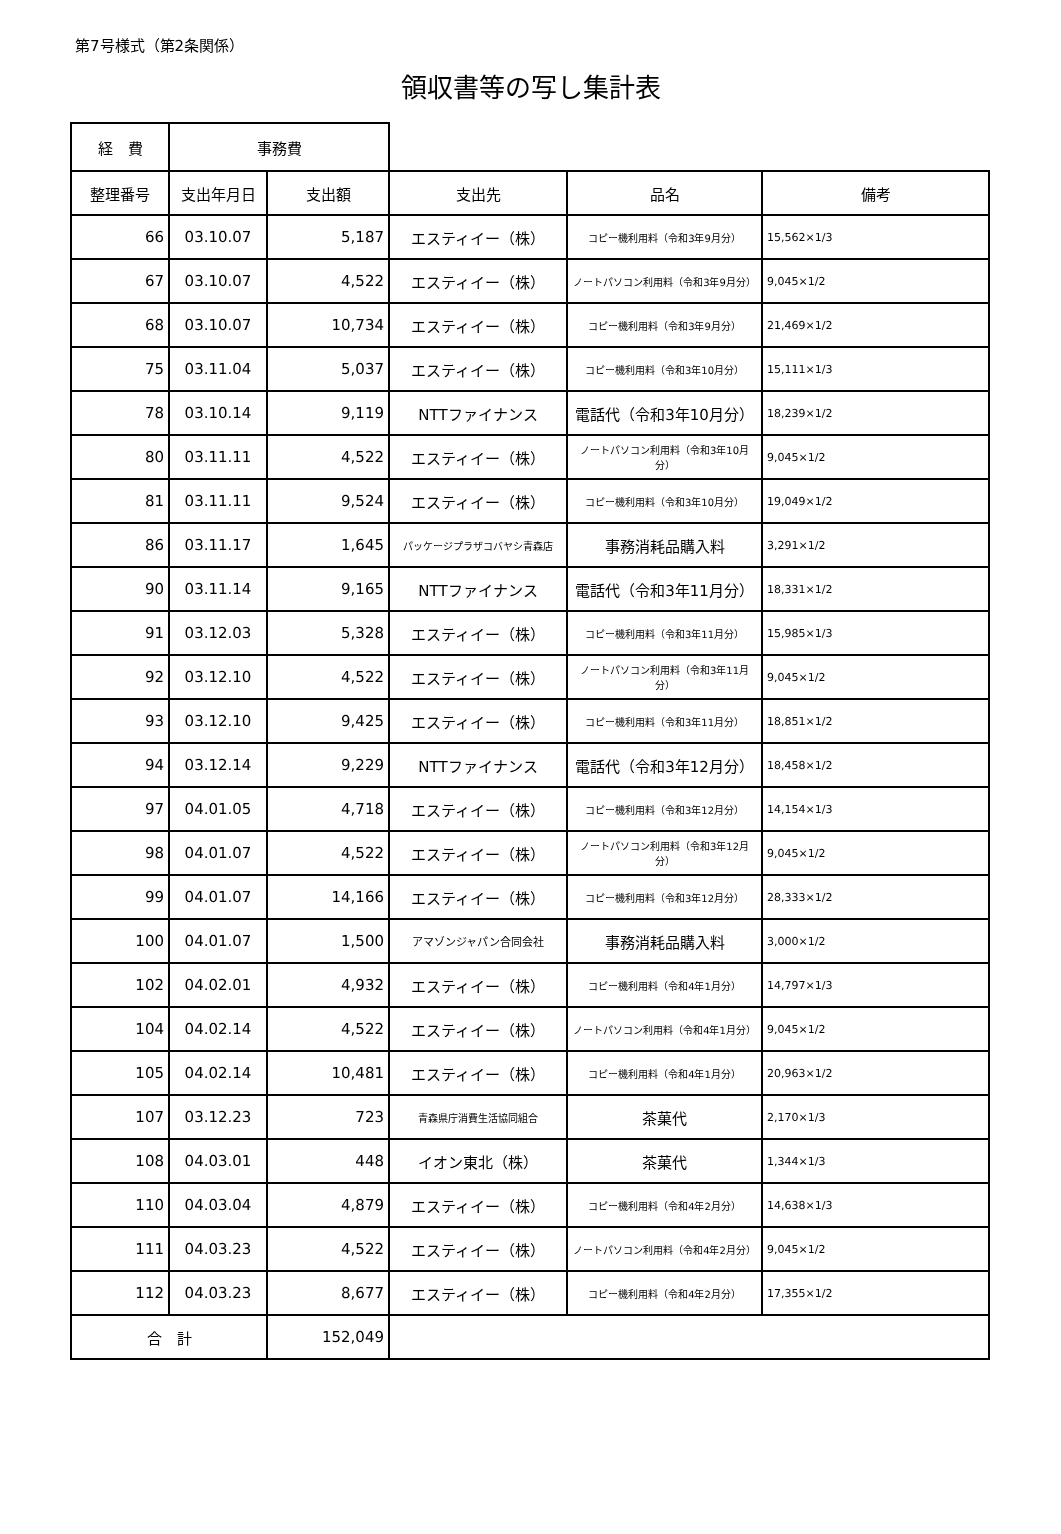第7号様式（第2条関係）
領収書等の写し集計表
| 経 費 | 事務費 | | | | |
| 整理番号 | 支出年月日 | 支出額 | 支出先 | 品名 | 備考 |
| 66 | 03.10.07 | 5,187 | エスティイー（株） | コピー機利用料（令和3年9月分） | 15,562×1/3 |
| 67 | 03.10.07 | 4,522 | エスティイー（株） | ノートパソコン利用料（令和3年9月分） | 9,045×1/2 |
| 68 | 03.10.07 | 10,734 | エスティイー（株） | コピー機利用料（令和3年9月分） | 21,469×1/2 |
| 75 | 03.11.04 | 5,037 | エスティイー（株） | コピー機利用料（令和3年10月分） | 15,111×1/3 |
| 78 | 03.10.14 | 9,119 | NTTファイナンス | 電話代（令和3年10月分） | 18,239×1/2 |
| 80 | 03.11.11 | 4,522 | エスティイー（株） | ノートパソコン利用料（令和3年10月分） | 9,045×1/2 |
| 81 | 03.11.11 | 9,524 | エスティイー（株） | コピー機利用料（令和3年10月分） | 19,049×1/2 |
| 86 | 03.11.17 | 1,645 | パッケージプラザコバヤシ青森店 | 事務消耗品購入料 | 3,291×1/2 |
| 90 | 03.11.14 | 9,165 | NTTファイナンス | 電話代（令和3年11月分） | 18,331×1/2 |
| 91 | 03.12.03 | 5,328 | エスティイー（株） | コピー機利用料（令和3年11月分） | 15,985×1/3 |
| 92 | 03.12.10 | 4,522 | エスティイー（株） | ノートパソコン利用料（令和3年11月分） | 9,045×1/2 |
| 93 | 03.12.10 | 9,425 | エスティイー（株） | コピー機利用料（令和3年11月分） | 18,851×1/2 |
| 94 | 03.12.14 | 9,229 | NTTファイナンス | 電話代（令和3年12月分） | 18,458×1/2 |
| 97 | 04.01.05 | 4,718 | エスティイー（株） | コピー機利用料（令和3年12月分） | 14,154×1/3 |
| 98 | 04.01.07 | 4,522 | エスティイー（株） | ノートパソコン利用料（令和3年12月分） | 9,045×1/2 |
| 99 | 04.01.07 | 14,166 | エスティイー（株） | コピー機利用料（令和3年12月分） | 28,333×1/2 |
| 100 | 04.01.07 | 1,500 | アマゾンジャパン合同会社 | 事務消耗品購入料 | 3,000×1/2 |
| 102 | 04.02.01 | 4,932 | エスティイー（株） | コピー機利用料（令和4年1月分） | 14,797×1/3 |
| 104 | 04.02.14 | 4,522 | エスティイー（株） | ノートパソコン利用料（令和4年1月分） | 9,045×1/2 |
| 105 | 04.02.14 | 10,481 | エスティイー（株） | コピー機利用料（令和4年1月分） | 20,963×1/2 |
| 107 | 03.12.23 | 723 | 青森県庁消費生活協同組合 | 茶菓代 | 2,170×1/3 |
| 108 | 04.03.01 | 448 | イオン東北（株） | 茶菓代 | 1,344×1/3 |
| 110 | 04.03.04 | 4,879 | エスティイー（株） | コピー機利用料（令和4年2月分） | 14,638×1/3 |
| 111 | 04.03.23 | 4,522 | エスティイー（株） | ノートパソコン利用料（令和4年2月分） | 9,045×1/2 |
| 112 | 04.03.23 | 8,677 | エスティイー（株） | コピー機利用料（令和4年2月分） | 17,355×1/2 |
| 合 計 | | 152,049 | | | |